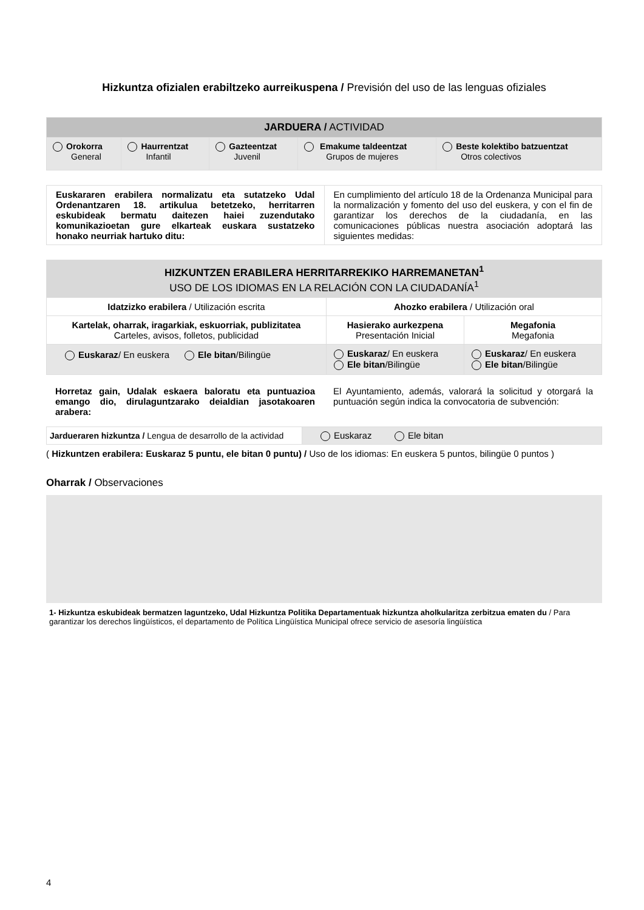Hizkuntza ofizialen erabiltzeko aurreikuspena / Previsión del uso de las lenguas ofiziales
| JARDUERA / ACTIVIDAD | | | | |
| Orokorra General | Haurrentzat Infantil | Gazteentzat Juvenil | Emakume taldeentzat Grupos de mujeres | Beste kolektibo batzuentzat Otros colectivos |
| Euskararen erabilera normalizatu eta sutatzeko Udal Ordenantzaren 18. artikulua betetzeko, herritarren eskubideak bermatu daitezen haiei zuzendutako komunikazioetan gure elkarteak euskara sustatzeko honako neurriak hartuko ditu: | En cumplimiento del artículo 18 de la Ordenanza Municipal para la normalización y fomento del uso del euskera, y con el fin de garantizar los derechos de la ciudadanía, en las comunicaciones públicas nuestra asociación adoptará las siguientes medidas: |
| HIZKUNTZEN ERABILERA HERRITARREKIKO HARREMANETAN<sup>1</sup> USO DE LOS IDIOMAS EN LA RELACIÓN CON LA CIUDADANÍA<sup>1</sup> | | |
| Idatzizko erabilera / Utilización escrita | Ahozko erabilera / Utilización oral | |
| Kartelak, oharrak, iragarkiak, eskuorriak, publizitatea Carteles, avisos, folletos, publicidad | Hasierako aurkezpena Presentación Inicial | Megafonia Megafonia |
| Euskaraz / En euskera Ele bitan /Bilingüe | Euskaraz / En euskera Ele bitan /Bilingüe | Euskaraz / En euskera Ele bitan /Bilingüe |
| Horretaz gain, Udalak eskaera baloratu eta puntuazioa emango dio, dirulaguntzarako deialdian jasotakoaren arabera: | El Ayuntamiento, además, valorará la solicitud y otorgará la puntuación según indica la convocatoria de subvención: |
| Jardueraren hizkuntza / Lengua de desarrollo de la actividad | Euskaraz Ele bitan |
( Hizkuntzen erabilera: Euskaraz 5 puntu, ele bitan 0 puntu) / Uso de los idiomas: En euskera 5 puntos, bilingüe 0 puntos )
Oharrak / Observaciones
1- Hizkuntza eskubideak bermatzen laguntzeko, Udal Hizkuntza Politika Departamentuak hizkuntza aholkularitza zerbitzua ematen du / Para garantizar los derechos lingüísticos, el departamento de Política Lingüística Municipal ofrece servicio de asesoría lingüística
4